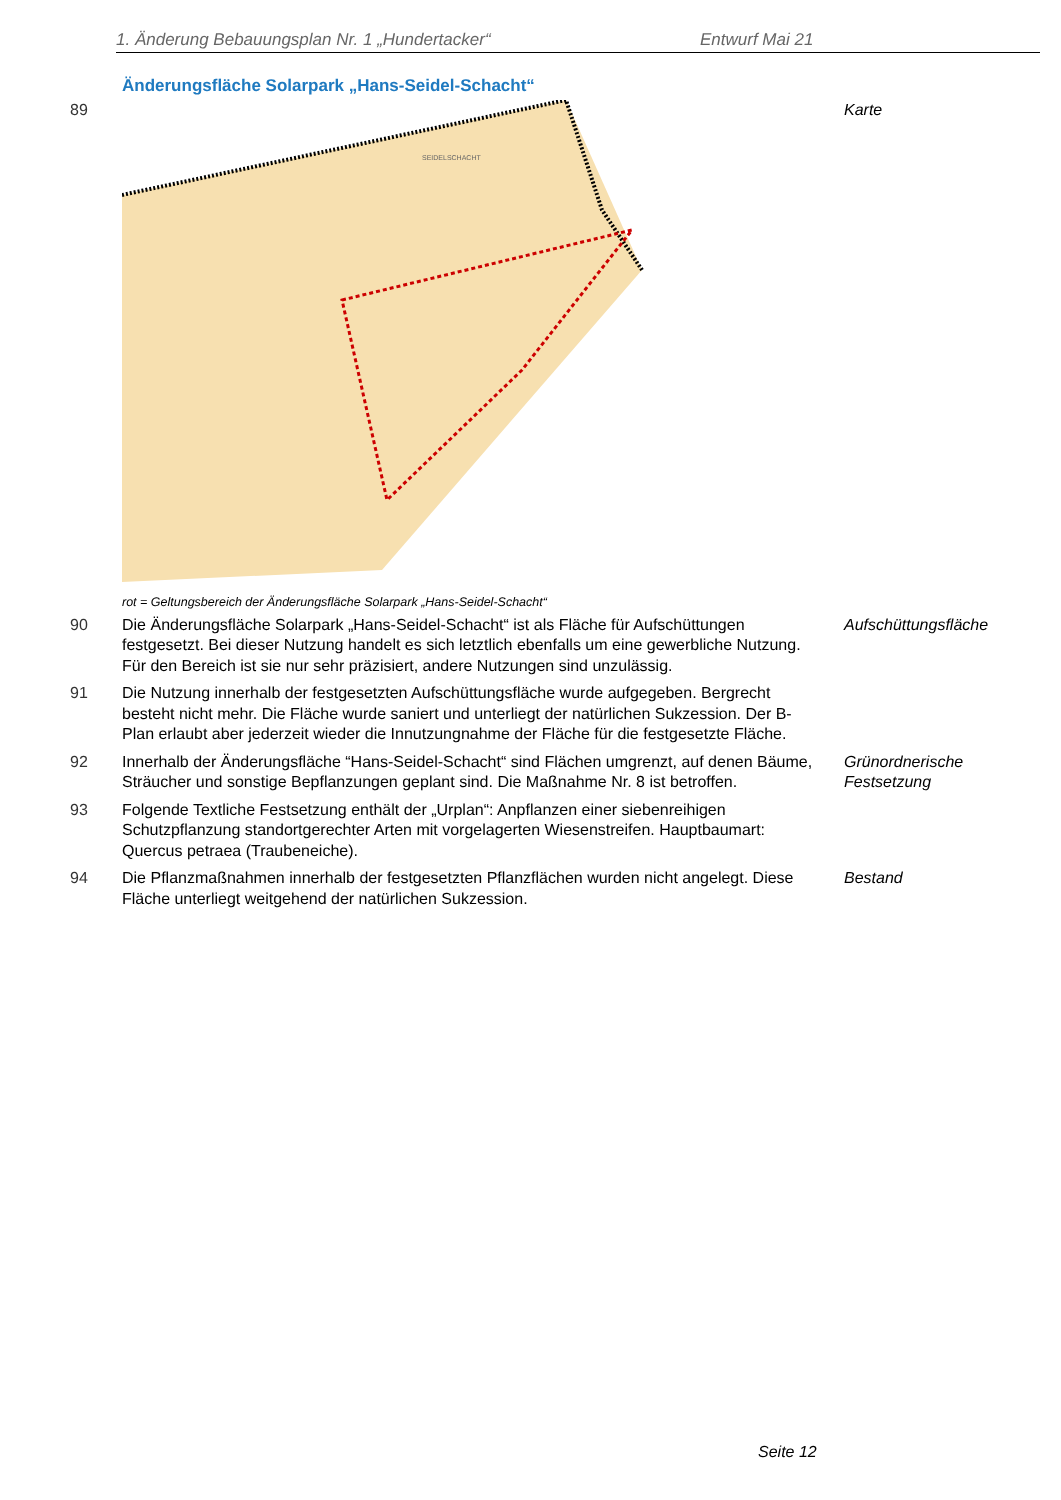1. Änderung Bebauungsplan Nr. 1 „Hundertacker“Entwurf Mai 21
Änderungsfläche Solarpark „Hans-Seidel-Schacht“
89
SEIDELSCHACHT
Karte
rot = Geltungsbereich der Änderungsfläche Solarpark „Hans-Seidel-Schacht“
90 Die Änderungsfläche Solarpark „Hans-Seidel-Schacht“ ist als Fläche für Aufschüttungen festgesetzt. Bei dieser Nutzung handelt es sich letztlich ebenfalls um eine gewerbliche Nutzung. Für den Bereich ist sie nur sehr präzisiert, andere Nutzungen sind unzulässig.
Aufschüttungsfläche
91 Die Nutzung innerhalb der festgesetzten Aufschüttungsfläche wurde aufgegeben. Bergrecht besteht nicht mehr. Die Fläche wurde saniert und unterliegt der natürlichen Sukzession. Der B-Plan erlaubt aber jederzeit wieder die Innutzungnahme der Fläche für die festgesetzte Fläche.
92 Innerhalb der Änderungsfläche “Hans-Seidel-Schacht“ sind Flächen umgrenzt, auf denen Bäume, Sträucher und sonstige Bepflanzungen geplant sind. Die Maßnahme Nr. 8 ist betroffen.
Grünordnerische
Festsetzung
93 Folgende Textliche Festsetzung enthält der „Urplan“: Anpflanzen einer siebenreihigen Schutzpflanzung standortgerechter Arten mit vorgelagerten Wiesenstreifen. Hauptbaumart: Quercus petraea (Traubeneiche).
94 Die Pflanzmaßnahmen innerhalb der festgesetzten Pflanzflächen wurden nicht angelegt. Diese Fläche unterliegt weitgehend der natürlichen Sukzession.
Bestand
Seite 12